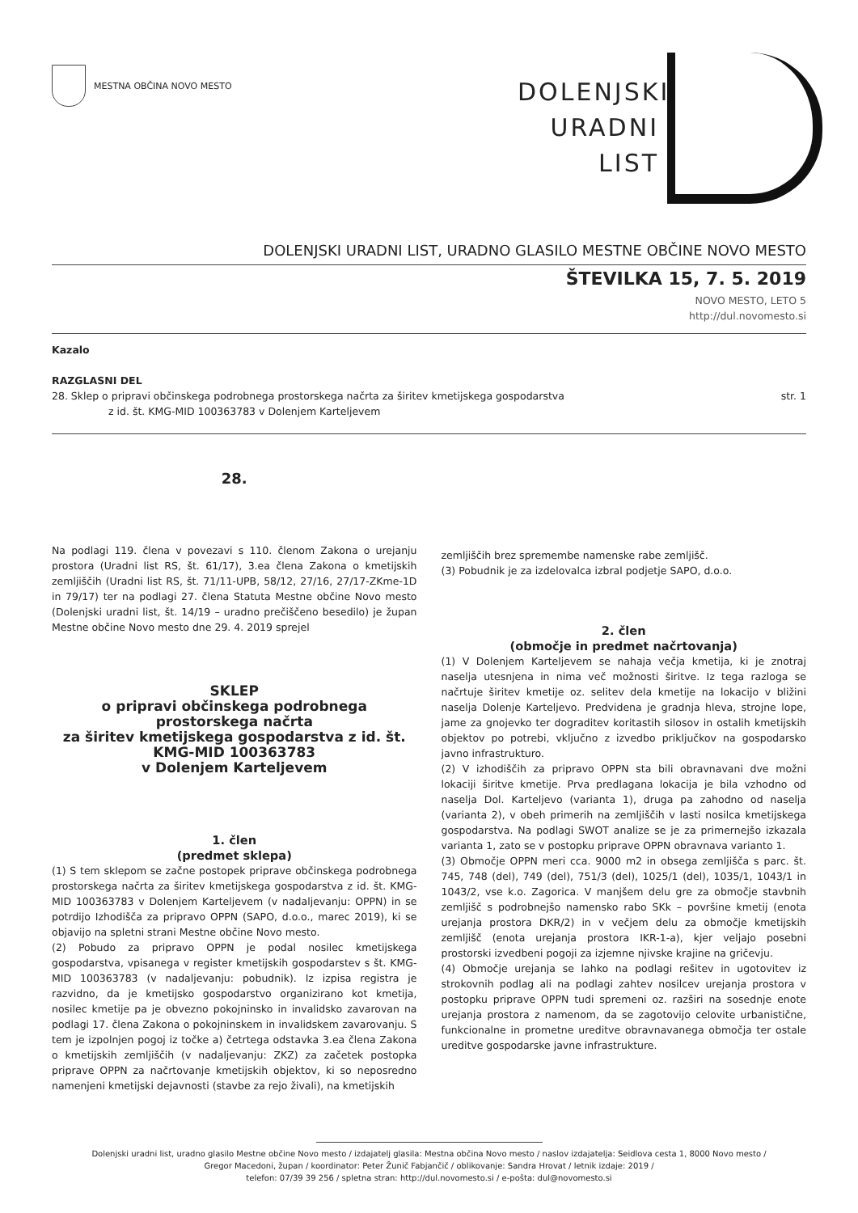MESTNA OBČINA NOVO MESTO
DOLENJSKI
URADNI
LIST
DOLENJSKI URADNI LIST, URADNO GLASILO MESTNE OBČINE NOVO MESTO
ŠTEVILKA 15, 7. 5. 2019
NOVO MESTO, LETO 5
http://dul.novomesto.si
Kazalo
RAZGLASNI DEL
28. Sklep o pripravi občinskega podrobnega prostorskega načrta za širitev kmetijskega gospodarstva
z id. št. KMG-MID 100363783 v Dolenjem Karteljevem
str. 1
28.
Na podlagi 119. člena v povezavi s 110. členom Zakona o urejanju prostora (Uradni list RS, št. 61/17), 3.ea člena Zakona o kmetijskih zemljiščih (Uradni list RS, št. 71/11-UPB, 58/12, 27/16, 27/17-ZKme-1D in 79/17) ter na podlagi 27. člena Statuta Mestne občine Novo mesto (Dolenjski uradni list, št. 14/19 – uradno prečiščeno besedilo) je župan Mestne občine Novo mesto dne 29. 4. 2019 sprejel
SKLEP
o pripravi občinskega podrobnega prostorskega načrta
za širitev kmetijskega gospodarstva z id. št. KMG-MID 100363783
v Dolenjem Karteljevem
1. člen
(predmet sklepa)
(1) S tem sklepom se začne postopek priprave občinskega podrobnega prostorskega načrta za širitev kmetijskega gospodarstva z id. št. KMG-MID 100363783 v Dolenjem Karteljevem (v nadaljevanju: OPPN) in se potrdijo Izhodišča za pripravo OPPN (SAPO, d.o.o., marec 2019), ki se objavijo na spletni strani Mestne občine Novo mesto.
(2) Pobudo za pripravo OPPN je podal nosilec kmetijskega gospodarstva, vpisanega v register kmetijskih gospodarstev s št. KMG-MID 100363783 (v nadaljevanju: pobudnik). Iz izpisa registra je razvidno, da je kmetijsko gospodarstvo organizirano kot kmetija, nosilec kmetije pa je obvezno pokojninsko in invalidsko zavarovan na podlagi 17. člena Zakona o pokojninskem in invalidskem zavarovanju. S tem je izpolnjen pogoj iz točke a) četrtega odstavka 3.ea člena Zakona o kmetijskih zemljiščih (v nadaljevanju: ZKZ) za začetek postopka priprave OPPN za načrtovanje kmetijskih objektov, ki so neposredno namenjeni kmetijski dejavnosti (stavbe za rejo živali), na kmetijskih
zemljiščih brez spremembe namenske rabe zemljišč.
(3) Pobudnik je za izdelovalca izbral podjetje SAPO, d.o.o.
2. člen
(območje in predmet načrtovanja)
(1) V Dolenjem Karteljevem se nahaja večja kmetija, ki je znotraj naselja utesnjena in nima več možnosti širitve. Iz tega razloga se načrtuje širitev kmetije oz. selitev dela kmetije na lokacijo v bližini naselja Dolenje Karteljevo. Predvidena je gradnja hleva, strojne lope, jame za gnojevko ter dograditev koritastih silosov in ostalih kmetijskih objektov po potrebi, vključno z izvedbo priključkov na gospodarsko javno infrastrukturo.
(2) V izhodiščih za pripravo OPPN sta bili obravnavani dve možni lokaciji širitve kmetije. Prva predlagana lokacija je bila vzhodno od naselja Dol. Karteljevo (varianta 1), druga pa zahodno od naselja (varianta 2), v obeh primerih na zemljiščih v lasti nosilca kmetijskega gospodarstva. Na podlagi SWOT analize se je za primernejšo izkazala varianta 1, zato se v postopku priprave OPPN obravnava varianto 1.
(3) Območje OPPN meri cca. 9000 m2 in obsega zemljišča s parc. št. 745, 748 (del), 749 (del), 751/3 (del), 1025/1 (del), 1035/1, 1043/1 in 1043/2, vse k.o. Zagorica. V manjšem delu gre za območje stavbnih zemljišč s podrobnejšo namensko rabo SKk – površine kmetij (enota urejanja prostora DKR/2) in v večjem delu za območje kmetijskih zemljišč (enota urejanja prostora IKR-1-a), kjer veljajo posebni prostorski izvedbeni pogoji za izjemne njivske krajine na gričevju.
(4) Območje urejanja se lahko na podlagi rešitev in ugotovitev iz strokovnih podlag ali na podlagi zahtev nosilcev urejanja prostora v postopku priprave OPPN tudi spremeni oz. razširi na sosednje enote urejanja prostora z namenom, da se zagotovijo celovite urbanistične, funkcionalne in prometne ureditve obravnavanega območja ter ostale ureditve gospodarske javne infrastrukture.
Dolenjski uradni list, uradno glasilo Mestne občine Novo mesto / izdajatelj glasila: Mestna občina Novo mesto / naslov izdajatelja: Seidlova cesta 1, 8000 Novo mesto /
Gregor Macedoni, župan / koordinator: Peter Žunič Fabjančič / oblikovanje: Sandra Hrovat / letnik izdaje: 2019 /
telefon: 07/39 39 256 / spletna stran: http://dul.novomesto.si / e-pošta: dul@novomesto.si